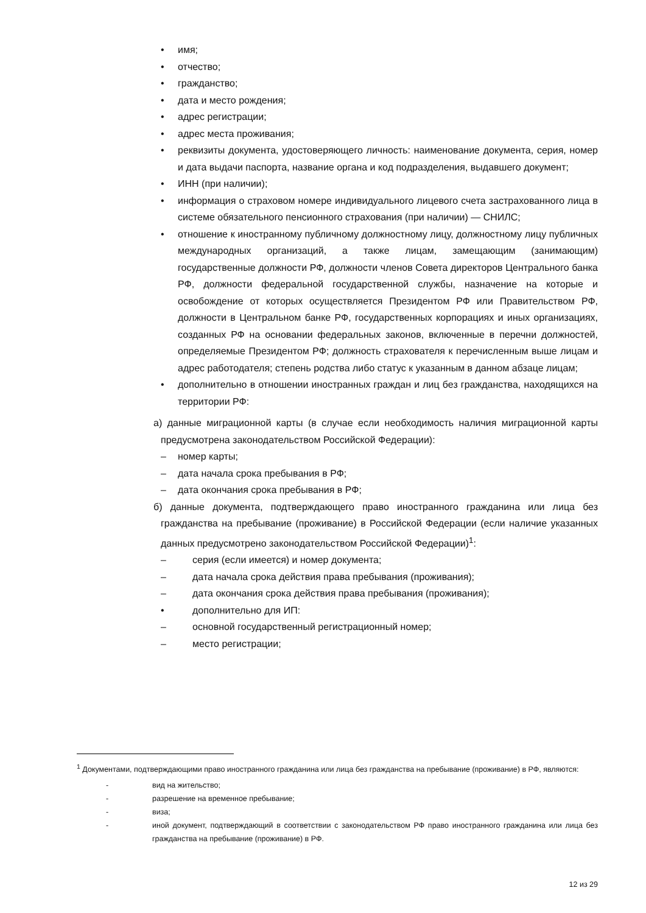• имя;
• отчество;
• гражданство;
• дата и место рождения;
• адрес регистрации;
• адрес места проживания;
• реквизиты документа, удостоверяющего личность: наименование документа, серия, номер и дата выдачи паспорта, название органа и код подразделения, выдавшего документ;
• ИНН (при наличии);
• информация о страховом номере индивидуального лицевого счета застрахованного лица в системе обязательного пенсионного страхования (при наличии) — СНИЛС;
• отношение к иностранному публичному должностному лицу, должностному лицу публичных международных организаций, а также лицам, замещающим (занимающим) государственные должности РФ, должности членов Совета директоров Центрального банка РФ, должности федеральной государственной службы, назначение на которые и освобождение от которых осуществляется Президентом РФ или Правительством РФ, должности в Центральном банке РФ, государственных корпорациях и иных организациях, созданных РФ на основании федеральных законов, включенные в перечни должностей, определяемые Президентом РФ; должность страхователя к перечисленным выше лицам и адрес работодателя; степень родства либо статус к указанным в данном абзаце лицам;
• дополнительно в отношении иностранных граждан и лиц без гражданства, находящихся на территории РФ:
а) данные миграционной карты (в случае если необходимость наличия миграционной карты предусмотрена законодательством Российской Федерации):
– номер карты;
– дата начала срока пребывания в РФ;
– дата окончания срока пребывания в РФ;
б) данные документа, подтверждающего право иностранного гражданина или лица без гражданства на пребывание (проживание) в Российской Федерации (если наличие указанных данных предусмотрено законодательством Российской Федерации)<sup>1</sup>:
– серия (если имеется) и номер документа;
– дата начала срока действия права пребывания (проживания);
– дата окончания срока действия права пребывания (проживания);
• дополнительно для ИП:
– основной государственный регистрационный номер;
– место регистрации;
<sup>1</sup> Документами, подтверждающими право иностранного гражданина или лица без гражданства на пребывание (проживание) в РФ, являются:
- вид на жительство;
- разрешение на временное пребывание;
- виза;
- иной документ, подтверждающий в соответствии с законодательством РФ право иностранного гражданина или лица без гражданства на пребывание (проживание) в РФ.
12 из 29